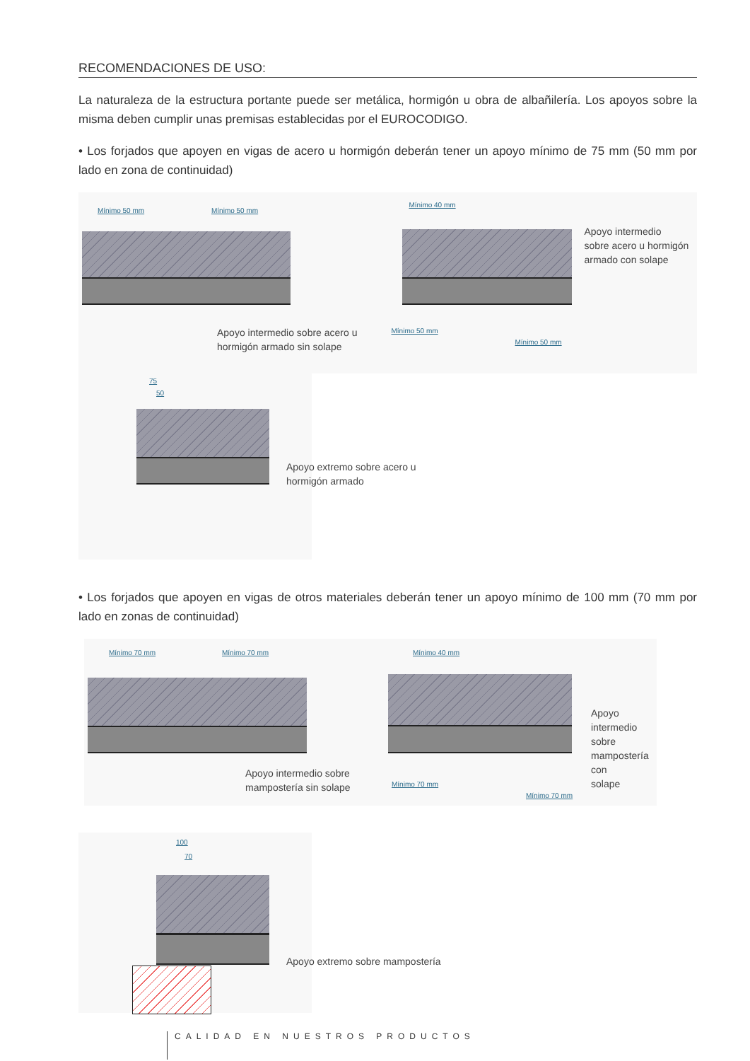RECOMENDACIONES DE USO:
La naturaleza de la estructura portante puede ser metálica, hormigón u obra de albañilería. Los apoyos sobre la misma deben cumplir unas premisas establecidas por el EUROCODIGO.
• Los forjados que apoyen en vigas de acero u hormigón deberán tener un apoyo mínimo de 75 mm (50 mm por lado en zona de continuidad)
Mínimo 50 mm Mínimo 50 mm
Apoyo intermedio sobre acero u
hormigón armado sin solape
Mínimo 40 mm
Mínimo 50 mm
Mínimo 50 mm
Apoyo intermedio
sobre acero u hormigón
armado con solape
75
50
Apoyo extremo sobre acero u hormigón armado
• Los forjados que apoyen en vigas de otros materiales deberán tener un apoyo mínimo de 100 mm (70 mm por lado en zonas de continuidad)
Mínimo 70 mm Mínimo 70 mm
Apoyo intermedio sobre
mampostería sin solape
Mínimo 40 mm
Mínimo 70 mm
Mínimo 70 mm
Apoyo
intermedio sobre
mampostería con
solape
100
70
Apoyo extremo sobre mampostería
CALIDAD EN NUESTROS PRODUCTOS